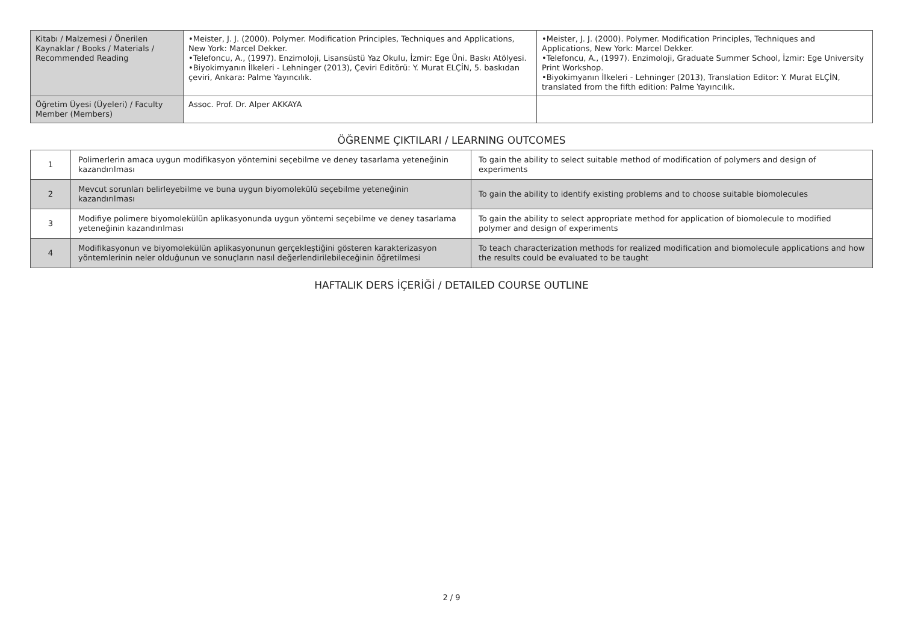| Kitabı / Malzemesi / Önerilen Kaynaklar / Books / Materials / Recommended Reading | •Meister, J. J. (2000). Polymer. Modification Principles, Techniques and Applications, New York: Marcel Dekker. •Telefoncu, A., (1997). Enzimoloji, Lisansüstü Yaz Okulu, İzmir: Ege Üni. Baskı Atölyesi. •Biyokimyanın İlkeleri - Lehninger (2013), Çeviri Editörü: Y. Murat ELÇİN, 5. baskıdan çeviri, Ankara: Palme Yayıncılık. | •Meister, J. J. (2000). Polymer. Modification Principles, Techniques and Applications, New York: Marcel Dekker. •Telefoncu, A., (1997). Enzimoloji, Graduate Summer School, İzmir: Ege University Print Workshop. •Biyokimyanın İlkeleri - Lehninger (2013), Translation Editor: Y. Murat ELÇİN, translated from the fifth edition: Palme Yayıncılık. |
| Öğretim Üyesi (Üyeleri) / Faculty Member (Members) | Assoc. Prof. Dr. Alper AKKAYA | |
ÖĞRENME ÇIKTILARI / LEARNING OUTCOMES
| 1 | Polimerlerin amaca uygun modifikasyon yöntemini seçebilme ve deney tasarlama yeteneğinin kazandırılması | To gain the ability to select suitable method of modification of polymers and design of experiments |
| 2 | Mevcut sorunları belirleyebilme ve buna uygun biyomolekülü seçebilme yeteneğinin kazandırılması | To gain the ability to identify existing problems and to choose suitable biomolecules |
| 3 | Modifiye polimere biyomolekülün aplikasyonunda uygun yöntemi seçebilme ve deney tasarlama yeteneğinin kazandırılması | To gain the ability to select appropriate method for application of biomolecule to modified polymer and design of experiments |
| 4 | Modifikasyonun ve biyomolekülün aplikasyonunun gerçekleştiğini gösteren karakterizasyon yöntemlerinin neler olduğunun ve sonuçların nasıl değerlendirilebileceğinin öğretilmesi | To teach characterization methods for realized modification and biomolecule applications and how the results could be evaluated to be taught |
HAFTALIK DERS İÇERİĞİ / DETAILED COURSE OUTLINE
2 / 9